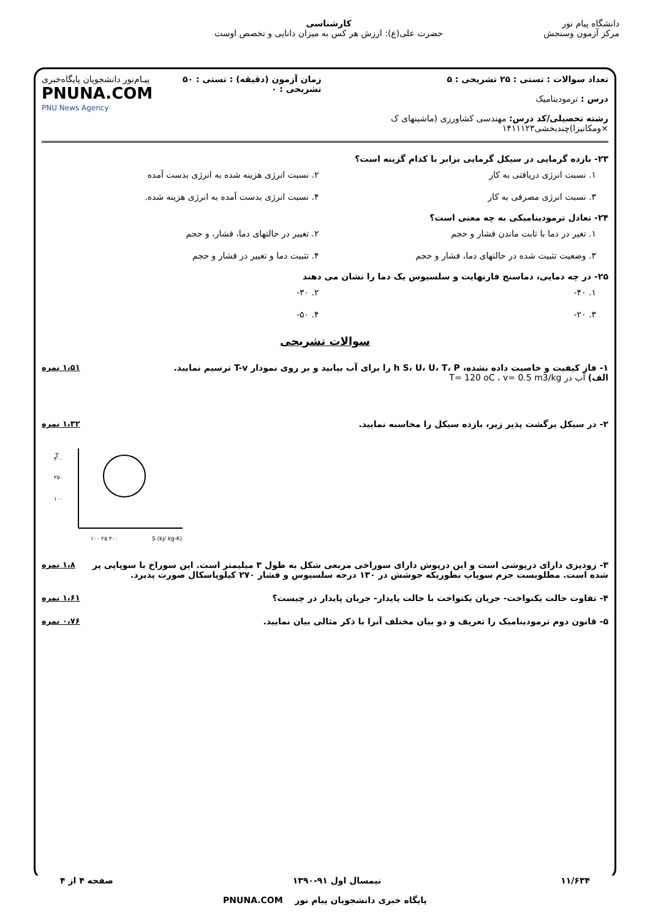دانشگاه پیام نور
مرکز آزمون وسنجش
کارشناسی
حضرت علی(ع): ارزش هر کس به میزان دانایی و تخصص اوست
تعداد سوالات : تستی : ۲۵ تشریحی : ۵
درس : ترمودینامیک
رشته تحصیلی/کد درس: مهندسی کشاورزی (ماشینهای ک ×ومکانیزا)چندبخشی۱۴۱۱۱۲۳
زمان آزمون (دقیقه) : تستی : ۵۰ تشریحی : ۰
پیـام‌نور دانشجویان پایگاه‌خبری
PNUNA.COM
PNU News Agency
۲۳- بازده گرمایی در سیکل گرمایی برابر با کدام گزینه است؟
۱. نسبت انرژی دریافتی به کار
۲. نسبت انرژی هزینه شده به انرژی بدست آمده
۳. نسبت انرژی مصرفی به کار
۴. نسبت انرژی بدست آمده به انرژی هزینه شده.
۲۴- تعادل ترمودینامیکی به چه معنی است؟
۱. تغیر در دما با ثابت ماندن فشار و حجم
۲. تغییر در حالتهای دما، فشار، و حجم
۳. وضعیت تثبیت شده در حالتهای دما، فشار و حجم
۴. تثبیت دما و تغییر در فشار و حجم
۲۵- در چه دمایی، دماسنج فارنهایت و سلسیوس یک دما را نشان می دهند
۱. ۴۰-
۲. ۳۰-
۳. ۲۰-
۴. ۵۰-
سوالات تشریحی
۱- فاز کیفیت و خاصیت داده نشده، h S، U، U، T، P را برای آب بیابید و بر روی نمودار T-v ترسیم نمایید.
الف) آب در T= 120 oC ، v= 0.5 m3/kg
۱،۵۱ نمره
۲- در سیکل برگشت پذیر زیر، بازده سیکل را محاسبه نمایید.
۱،۳۲ نمره
T
۴۰۰
۲۵۰
۱۰۰
۱۰۰ ۲۵ ۴۰۰
S (kj/ kg-K)
۳- زودپزی دارای درپوشی است و این درپوش دارای سوراخی مربعی شکل به طول ۳ میلیمتر است. این سوراخ با سوپاپی پر شده است. مطلوبست جرم سوپاپ بطوریکه جوشش در ۱۳۰ درجه سلسیوس و فشار ۲۷۰ کیلوپاسکال صورت پذیرد.
۱،۸ نمره
۴- تفاوت حالت یکنواخت- جریان یکنواخت با حالت پایدار- جریان پایدار در چیست؟
۱،۶۱ نمره
۵- قانون دوم ترمودینامیک را تعریف و دو بیان مختلف آنرا با ذکر مثالی بیان نمایید.
۰،۷۶ نمره
۱۱/۶۳۴ نیمسال اول ۹۱-۱۳۹۰ صفحه ۴ از ۴
پایگاه خبری دانشجویان پیام نور PNUNA.COM